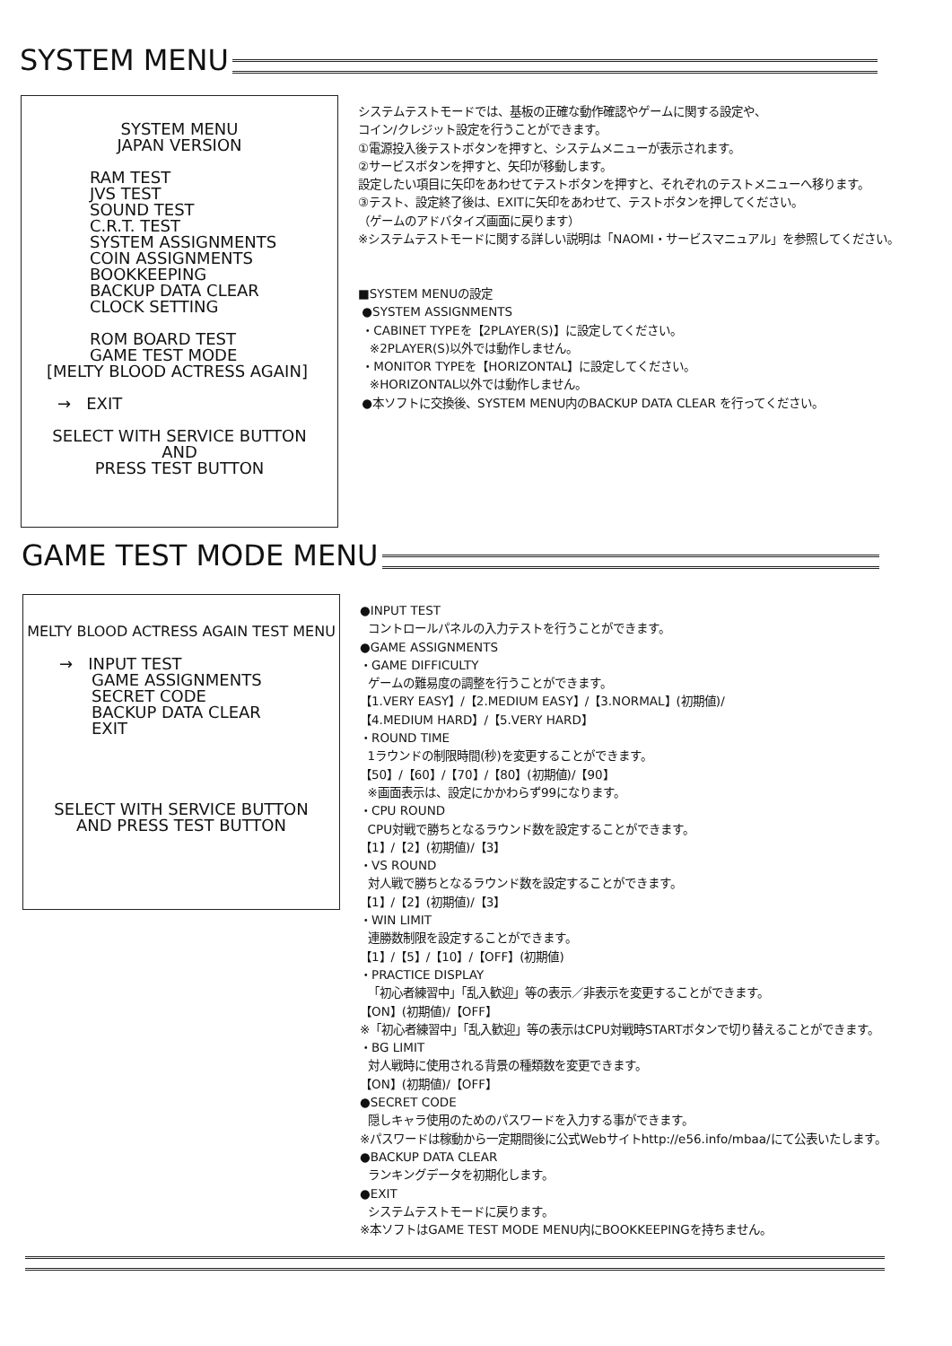SYSTEM MENU
SYSTEM MENU
JAPAN VERSION
RAM TEST
JVS TEST
SOUND TEST
C.R.T. TEST
SYSTEM ASSIGNMENTS
COIN ASSIGNMENTS
BOOKKEEPING
BACKUP DATA CLEAR
CLOCK SETTING
ROM BOARD TEST
GAME TEST MODE
[MELTY BLOOD ACTRESS AGAIN]
→ EXIT
SELECT WITH SERVICE BUTTON
AND
PRESS TEST BUTTON
システムテストモードでは、基板の正確な動作確認やゲームに関する設定や、
コイン/クレジット設定を行うことができます。
①電源投入後テストボタンを押すと、システムメニューが表示されます。
②サービスボタンを押すと、矢印が移動します。
設定したい項目に矢印をあわせてテストボタンを押すと、それぞれのテストメニューへ移ります。
③テスト、設定終了後は、EXITに矢印をあわせて、テストボタンを押してください。
（ゲームのアドバタイズ画面に戻ります）
※システムテストモードに関する詳しい説明は「NAOMI・サービスマニュアル」を参照してください。
■SYSTEM MENUの設定
●SYSTEM ASSIGNMENTS
・CABINET TYPEを【2PLAYER(S)】に設定してください。
※2PLAYER(S)以外では動作しません。
・MONITOR TYPEを【HORIZONTAL】に設定してください。
※HORIZONTAL以外では動作しません。
●本ソフトに交換後、SYSTEM MENU内のBACKUP DATA CLEAR を行ってください。
GAME TEST MODE MENU
MELTY BLOOD ACTRESS AGAIN TEST MENU
→ INPUT TEST
GAME ASSIGNMENTS
SECRET CODE
BACKUP DATA CLEAR
EXIT
SELECT WITH SERVICE BUTTON
AND PRESS TEST BUTTON
●INPUT TEST
コントロールパネルの入力テストを行うことができます。
●GAME ASSIGNMENTS
・GAME DIFFICULTY
ゲームの難易度の調整を行うことができます。
【1.VERY EASY】/【2.MEDIUM EASY】/【3.NORMAL】(初期値)/
【4.MEDIUM HARD】/【5.VERY HARD】
・ROUND TIME
1ラウンドの制限時間(秒)を変更することができます。
【50】/【60】/【70】/【80】(初期値)/【90】
※画面表示は、設定にかかわらず99になります。
・CPU ROUND
CPU対戦で勝ちとなるラウンド数を設定することができます。
【1】/【2】(初期値)/【3】
・VS ROUND
対人戦で勝ちとなるラウンド数を設定することができます。
【1】/【2】(初期値)/【3】
・WIN LIMIT
連勝数制限を設定することができます。
【1】/【5】/【10】/【OFF】(初期値)
・PRACTICE DISPLAY
「初心者練習中」「乱入歓迎」等の表示／非表示を変更することができます。
【ON】(初期値)/【OFF】
※「初心者練習中」「乱入歓迎」等の表示はCPU対戦時STARTボタンで切り替えることができます。
・BG LIMIT
対人戦時に使用される背景の種類数を変更できます。
【ON】(初期値)/【OFF】
●SECRET CODE
隠しキャラ使用のためのパスワードを入力する事ができます。
※パスワードは稼動から一定期間後に公式Webサイトhttp://e56.info/mbaa/にて公表いたします。
●BACKUP DATA CLEAR
ランキングデータを初期化します。
●EXIT
システムテストモードに戻ります。
※本ソフトはGAME TEST MODE MENU内にBOOKKEEPINGを持ちません。